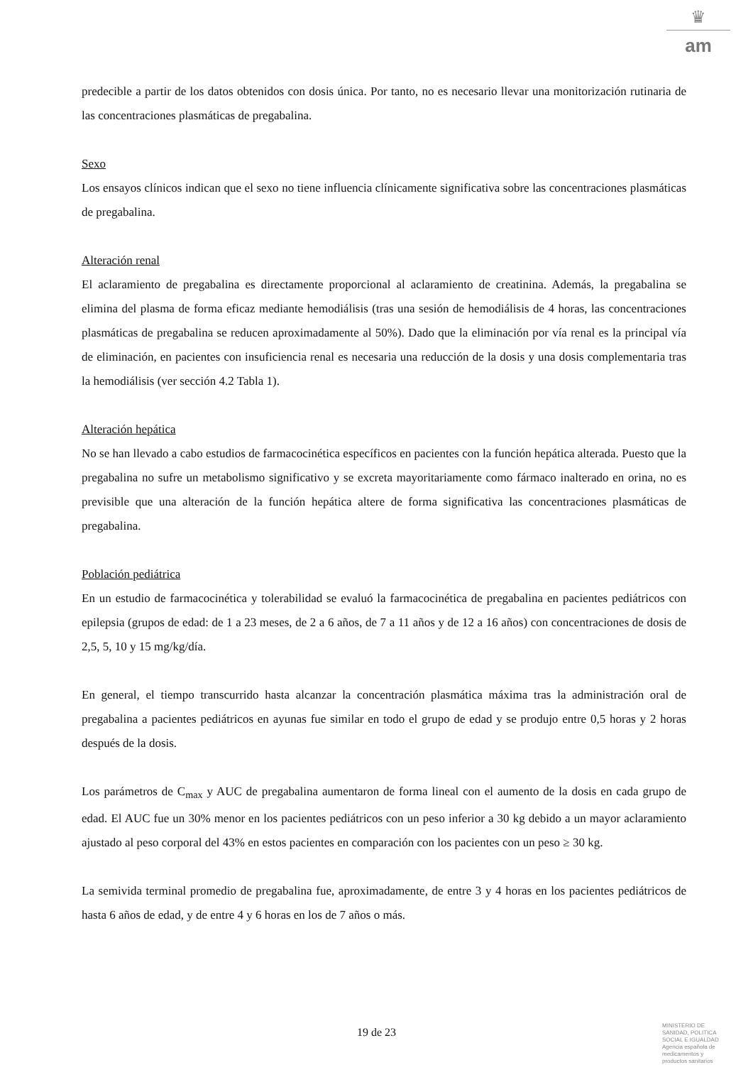♛
am
predecible a partir de los datos obtenidos con dosis única. Por tanto, no es necesario llevar una monitorización rutinaria de las concentraciones plasmáticas de pregabalina.
Sexo
Los ensayos clínicos indican que el sexo no tiene influencia clínicamente significativa sobre las concentraciones plasmáticas de pregabalina.
Alteración renal
El aclaramiento de pregabalina es directamente proporcional al aclaramiento de creatinina. Además, la pregabalina se elimina del plasma de forma eficaz mediante hemodiálisis (tras una sesión de hemodiálisis de 4 horas, las concentraciones plasmáticas de pregabalina se reducen aproximadamente al 50%). Dado que la eliminación por vía renal es la principal vía de eliminación, en pacientes con insuficiencia renal es necesaria una reducción de la dosis y una dosis complementaria tras la hemodiálisis (ver sección 4.2 Tabla 1).
Alteración hepática
No se han llevado a cabo estudios de farmacocinética específicos en pacientes con la función hepática alterada. Puesto que la pregabalina no sufre un metabolismo significativo y se excreta mayoritariamente como fármaco inalterado en orina, no es previsible que una alteración de la función hepática altere de forma significativa las concentraciones plasmáticas de pregabalina.
Población pediátrica
En un estudio de farmacocinética y tolerabilidad se evaluó la farmacocinética de pregabalina en pacientes pediátricos con epilepsia (grupos de edad: de 1 a 23 meses, de 2 a 6 años, de 7 a 11 años y de 12 a 16 años) con concentraciones de dosis de 2,5, 5, 10 y 15 mg/kg/día.
En general, el tiempo transcurrido hasta alcanzar la concentración plasmática máxima tras la administración oral de pregabalina a pacientes pediátricos en ayunas fue similar en todo el grupo de edad y se produjo entre 0,5 horas y 2 horas después de la dosis.
Los parámetros de C<sub>max</sub> y AUC de pregabalina aumentaron de forma lineal con el aumento de la dosis en cada grupo de edad. El AUC fue un 30% menor en los pacientes pediátricos con un peso inferior a 30 kg debido a un mayor aclaramiento ajustado al peso corporal del 43% en estos pacientes en comparación con los pacientes con un peso ≥ 30 kg.
La semivida terminal promedio de pregabalina fue, aproximadamente, de entre 3 y 4 horas en los pacientes pediátricos de hasta 6 años de edad, y de entre 4 y 6 horas en los de 7 años o más.
19 de 23
MINISTERIO DE
SANIDAD, POLITICA
SOCIAL E IGUALDAD
Agencia española de
medicamentos y
productos sanitarios